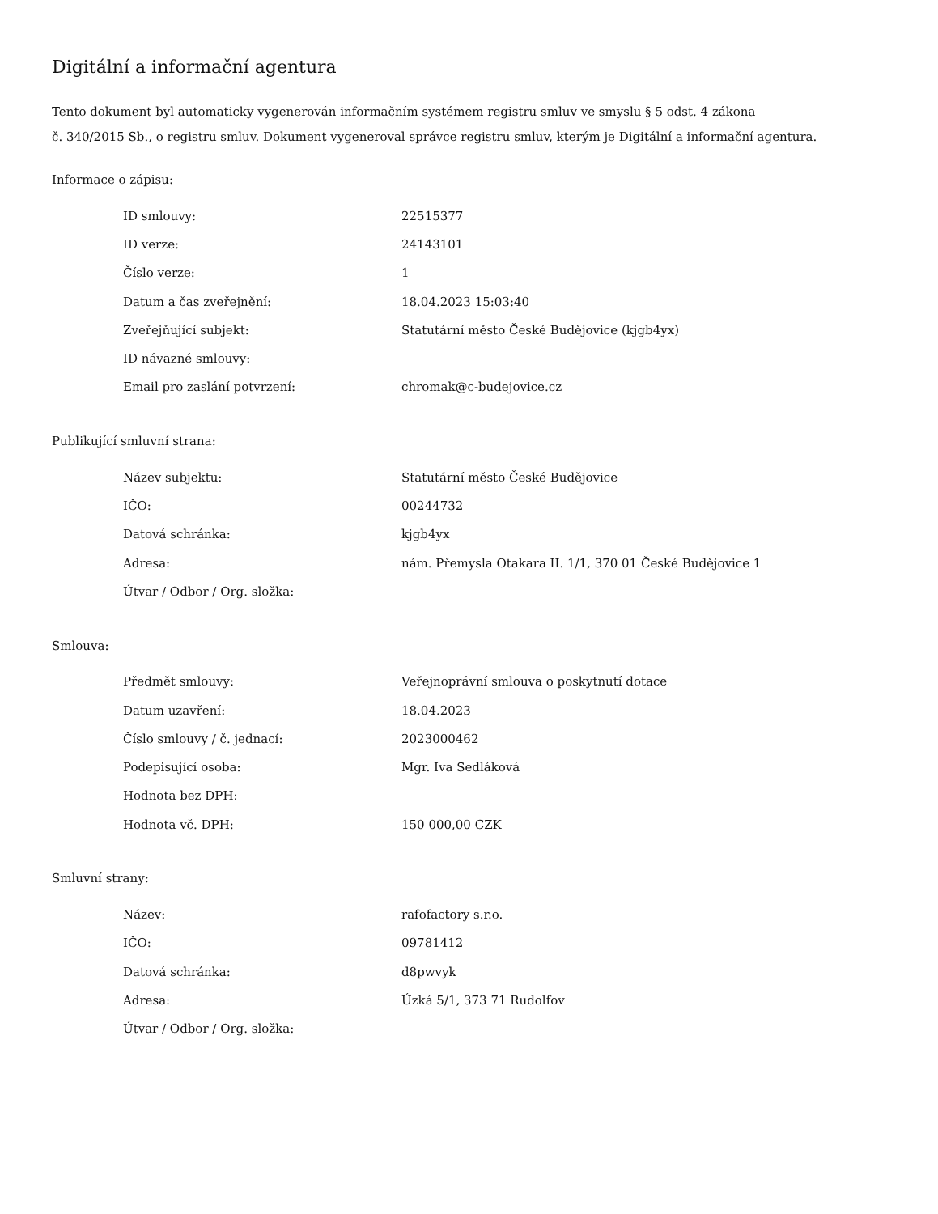Digitální a informační agentura
Tento dokument byl automaticky vygenerován informačním systémem registru smluv ve smyslu § 5 odst. 4 zákona
č. 340/2015 Sb., o registru smluv. Dokument vygeneroval správce registru smluv, kterým je Digitální a informační agentura.
Informace o zápisu:
| ID smlouvy: | 22515377 |
| ID verze: | 24143101 |
| Číslo verze: | 1 |
| Datum a čas zveřejnění: | 18.04.2023 15:03:40 |
| Zveřejňující subjekt: | Statutární město České Budějovice (kjgb4yx) |
| ID návazné smlouvy: | |
| Email pro zaslání potvrzení: | chromak@c-budejovice.cz |
Publikující smluvní strana:
| Název subjektu: | Statutární město České Budějovice |
| IČO: | 00244732 |
| Datová schránka: | kjgb4yx |
| Adresa: | nám. Přemysla Otakara II. 1/1, 370 01 České Budějovice 1 |
| Útvar / Odbor / Org. složka: | |
Smlouva:
| Předmět smlouvy: | Veřejnoprávní smlouva o poskytnutí dotace |
| Datum uzavření: | 18.04.2023 |
| Číslo smlouvy / č. jednací: | 2023000462 |
| Podepisující osoba: | Mgr. Iva Sedláková |
| Hodnota bez DPH: | |
| Hodnota vč. DPH: | 150 000,00 CZK |
Smluvní strany:
| Název: | rafofactory s.r.o. |
| IČO: | 09781412 |
| Datová schránka: | d8pwvyk |
| Adresa: | Úzká 5/1, 373 71 Rudolfov |
| Útvar / Odbor / Org. složka: | |